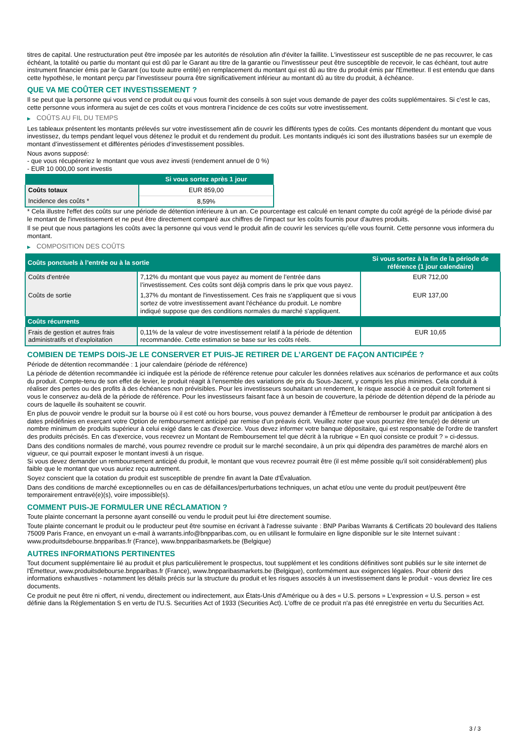titres de capital. Une restructuration peut être imposée par les autorités de résolution afin d'éviter la faillite. L'investisseur est susceptible de ne pas recouvrer, le cas échéant, la totalité ou partie du montant qui est dû par le Garant au titre de la garantie ou l'investisseur peut être susceptible de recevoir, le cas échéant, tout autre instrument financier émis par le Garant (ou toute autre entité) en remplacement du montant qui est dû au titre du produit émis par l'Emetteur. Il est entendu que dans cette hypothèse, le montant perçu par l'investisseur pourra être significativement inférieur au montant dû au titre du produit, à échéance.
QUE VA ME COÛTER CET INVESTISSEMENT ?
Il se peut que la personne qui vous vend ce produit ou qui vous fournit des conseils à son sujet vous demande de payer des coûts supplémentaires. Si c’est le cas, cette personne vous informera au sujet de ces coûts et vous montrera l’incidence de ces coûts sur votre investissement.
▶ COÛTS AU FIL DU TEMPS
Les tableaux présentent les montants prélevés sur votre investissement afin de couvrir les différents types de coûts. Ces montants dépendent du montant que vous investissez, du temps pendant lequel vous détenez le produit et du rendement du produit. Les montants indiqués ici sont des illustrations basées sur un exemple de montant d’investissement et différentes périodes d’investissement possibles.
Nous avons supposé:
- que vous récupéreriez le montant que vous avez investi (rendement annuel de 0 %)
- EUR 10 000,00 sont investis
| | Si vous sortez après 1 jour |
| --- | --- |
| Coûts totaux | EUR 859,00 |
| Incidence des coûts * | 8,59% |
* Cela illustre l'effet des coûts sur une période de détention inférieure à un an. Ce pourcentage est calculé en tenant compte du coût agrégé de la période divisé par le montant de l'investissement et ne peut être directement comparé aux chiffres de l'impact sur les coûts fournis pour d'autres produits.
Il se peut que nous partagions les coûts avec la personne qui vous vend le produit afin de couvrir les services qu’elle vous fournit. Cette personne vous informera du montant.
▶ COMPOSITION DES COÛTS
| Coûts ponctuels à l’entrée ou à la sortie | | Si vous sortez à la fin de la période de référence (1 jour calendaire) |
| --- | --- | --- |
| Coûts d'entrée | 7,12% du montant que vous payez au moment de l’entrée dans l’investissement. Ces coûts sont déjà compris dans le prix que vous payez. | EUR 712,00 |
| Coûts de sortie | 1,37% du montant de l'investissement. Ces frais ne s'appliquent que si vous sortez de votre investissement avant l'échéance du produit. Le nombre indiqué suppose que des conditions normales du marché s'appliquent. | EUR 137,00 |
| Coûts récurrents | | |
| Frais de gestion et autres frais administratifs et d’exploitation | 0,11% de la valeur de votre investissement relatif à la période de détention recommandée. Cette estimation se base sur les coûts réels. | EUR 10,65 |
COMBIEN DE TEMPS DOIS-JE LE CONSERVER ET PUIS-JE RETIRER DE L’ARGENT DE FAÇON ANTICIPÉE ?
Période de détention recommandée : 1 jour calendaire (période de référence)
La période de détention recommandée ici indiquée est la période de référence retenue pour calculer les données relatives aux scénarios de performance et aux coûts du produit. Compte-tenu de son effet de levier, le produit réagit à l’ensemble des variations de prix du Sous-Jacent, y compris les plus minimes. Cela conduit à réaliser des pertes ou des profits à des échéances non prévisibles. Pour les investisseurs souhaitant un rendement, le risque associé à ce produit croît fortement si vous le conservez au-delà de la période de référence. Pour les investisseurs faisant face à un besoin de couverture, la période de détention dépend de la période au cours de laquelle ils souhaitent se couvrir.
En plus de pouvoir vendre le produit sur la bourse où il est coté ou hors bourse, vous pouvez demander à l'Émetteur de rembourser le produit par anticipation à des dates prédéfinies en exerçant votre Option de remboursement anticipé par remise d'un préavis écrit. Veuillez noter que vous pourriez être tenu(e) de détenir un nombre minimum de produits supérieur à celui exigé dans le cas d'exercice. Vous devez informer votre banque dépositaire, qui est responsable de l'ordre de transfert des produits précisés. En cas d'exercice, vous recevrez un Montant de Remboursement tel que décrit à la rubrique « En quoi consiste ce produit ? » ci-dessus.
Dans des conditions normales de marché, vous pourrez revendre ce produit sur le marché secondaire, à un prix qui dépendra des paramètres de marché alors en vigueur, ce qui pourrait exposer le montant investi à un risque.
Si vous devez demander un remboursement anticipé du produit, le montant que vous recevrez pourrait être (il est même possible qu'il soit considérablement) plus faible que le montant que vous auriez reçu autrement.
Soyez conscient que la cotation du produit est susceptible de prendre fin avant la Date d'Évaluation.
Dans des conditions de marché exceptionnelles ou en cas de défaillances/perturbations techniques, un achat et/ou une vente du produit peut/peuvent être temporairement entravé(e)(s), voire impossible(s).
COMMENT PUIS-JE FORMULER UNE RÉCLAMATION ?
Toute plainte concernant la personne ayant conseillé ou vendu le produit peut lui être directement soumise.
Toute plainte concernant le produit ou le producteur peut être soumise en écrivant à l'adresse suivante : BNP Paribas Warrants & Certificats 20 boulevard des Italiens 75009 Paris France, en envoyant un e-mail à warrants.info@bnpparibas.com, ou en utilisant le formulaire en ligne disponible sur le site Internet suivant : www.produitsdebourse.bnpparibas.fr (France), www.bnpparibasmarkets.be (Belgique)
AUTRES INFORMATIONS PERTINENTES
Tout document supplémentaire lié au produit et plus particulièrement le prospectus, tout supplément et les conditions définitives sont publiés sur le site internet de l'Émetteur, www.produitsdebourse.bnpparibas.fr (France), www.bnpparibasmarkets.be (Belgique), conformément aux exigences légales. Pour obtenir des informations exhaustives - notamment les détails précis sur la structure du produit et les risques associés à un investissement dans le produit - vous devriez lire ces documents.
Ce produit ne peut être ni offert, ni vendu, directement ou indirectement, aux États-Unis d'Amérique ou à des « U.S. persons » L'expression « U.S. person » est définie dans la Réglementation S en vertu de l'U.S. Securities Act of 1933 (Securities Act). L'offre de ce produit n'a pas été enregistrée en vertu du Securities Act.
3 / 3